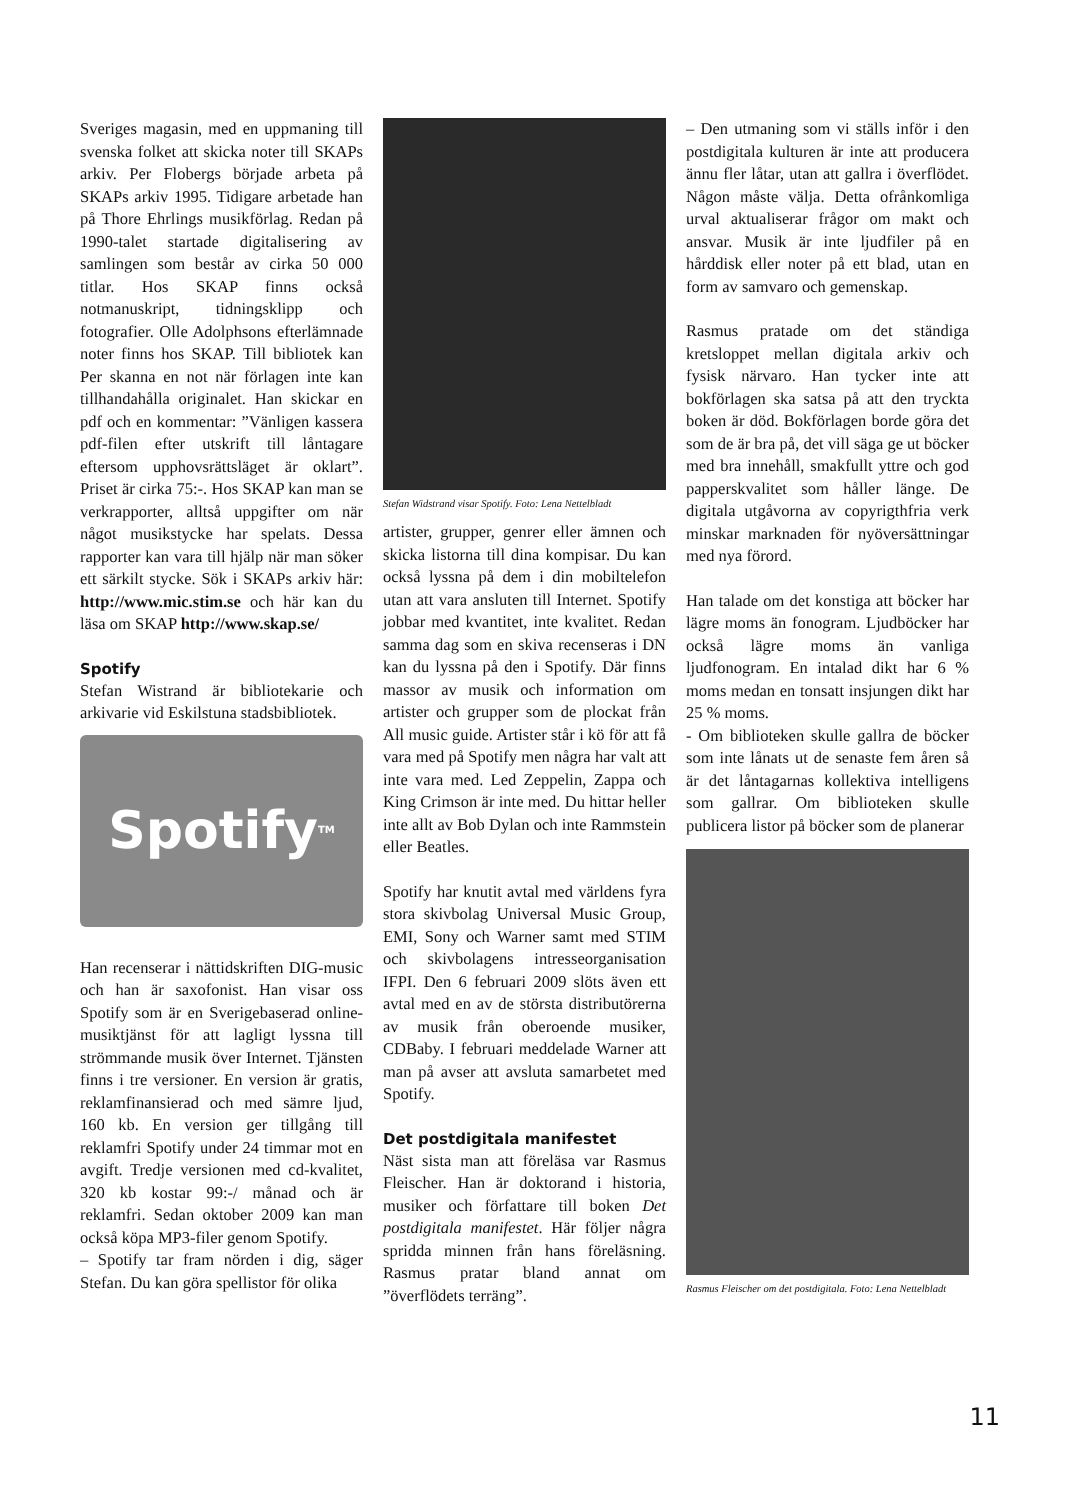Sveriges magasin, med en uppmaning till svenska folket att skicka noter till SKAPs arkiv. Per Flobergs började arbeta på SKAPs arkiv 1995. Tidigare arbetade han på Thore Ehrlings musikförlag. Redan på 1990-talet startade digitalisering av samlingen som består av cirka 50 000 titlar. Hos SKAP finns också notmanuskript, tidningsklipp och fotografier. Olle Adolphsons efterlämnade noter finns hos SKAP. Till bibliotek kan Per skanna en not när förlagen inte kan tillhandahålla originalet. Han skickar en pdf och en kommentar: ”Vänligen kassera pdf-filen efter utskrift till låntagare eftersom upphovsrättsläget är oklart”. Priset är cirka 75:-. Hos SKAP kan man se verkrapporter, alltså uppgifter om när något musikstycke har spelats. Dessa rapporter kan vara till hjälp när man söker ett särkilt stycke. Sök i SKAPs arkiv här: http://www.mic.stim.se och här kan du läsa om SKAP http://www.skap.se/
Spotify
Stefan Wistrand är bibliotekarie och arkivarie vid Eskilstuna stadsbibliotek.
Spotify<sup>TM</sup>
Han recenserar i nättidskriften DIG-music och han är saxofonist. Han visar oss Spotify som är en Sverigebaserad online-musiktjänst för att lagligt lyssna till strömmande musik över Internet. Tjänsten finns i tre versioner. En version är gratis, reklamfinansierad och med sämre ljud, 160 kb. En version ger tillgång till reklamfri Spotify under 24 timmar mot en avgift. Tredje versionen med cd-kvalitet, 320 kb kostar 99:-/ månad och är reklamfri. Sedan oktober 2009 kan man också köpa MP3-filer genom Spotify.
– Spotify tar fram nörden i dig, säger Stefan. Du kan göra spellistor för olika
Stefan Widstrand visar Spotify. Foto: Lena Nettelbladt
artister, grupper, genrer eller ämnen och skicka listorna till dina kompisar. Du kan också lyssna på dem i din mobiltelefon utan att vara ansluten till Internet. Spotify jobbar med kvantitet, inte kvalitet. Redan samma dag som en skiva recenseras i DN kan du lyssna på den i Spotify. Där finns massor av musik och information om artister och grupper som de plockat från All music guide. Artister står i kö för att få vara med på Spotify men några har valt att inte vara med. Led Zeppelin, Zappa och King Crimson är inte med. Du hittar heller inte allt av Bob Dylan och inte Rammstein eller Beatles.
Spotify har knutit avtal med världens fyra stora skivbolag Universal Music Group, EMI, Sony och Warner samt med STIM och skivbolagens intresseorganisation IFPI. Den 6 februari 2009 slöts även ett avtal med en av de största distributörerna av musik från oberoende musiker, CDBaby. I februari meddelade Warner att man på avser att avsluta samarbetet med Spotify.
Det postdigitala manifestet
Näst sista man att föreläsa var Rasmus Fleischer. Han är doktorand i historia, musiker och författare till boken Det postdigitala manifestet. Här följer några spridda minnen från hans föreläsning. Rasmus pratar bland annat om ”överflödets terräng”.
– Den utmaning som vi ställs inför i den postdigitala kulturen är inte att producera ännu fler låtar, utan att gallra i överflödet. Någon måste välja. Detta ofrånkomliga urval aktualiserar frågor om makt och ansvar. Musik är inte ljudfiler på en hårddisk eller noter på ett blad, utan en form av samvaro och gemenskap.
Rasmus pratade om det ständiga kretsloppet mellan digitala arkiv och fysisk närvaro. Han tycker inte att bokförlagen ska satsa på att den tryckta boken är död. Bokförlagen borde göra det som de är bra på, det vill säga ge ut böcker med bra innehåll, smakfullt yttre och god papperskvalitet som håller länge. De digitala utgåvorna av copyrigthfria verk minskar marknaden för nyöversättningar med nya förord.
Han talade om det konstiga att böcker har lägre moms än fonogram. Ljudböcker har också lägre moms än vanliga ljudfonogram. En intalad dikt har 6 % moms medan en tonsatt insjungen dikt har 25 % moms.
- Om biblioteken skulle gallra de böcker som inte lånats ut de senaste fem åren så är det låntagarnas kollektiva intelligens som gallrar. Om biblioteken skulle publicera listor på böcker som de planerar
Rasmus Fleischer om det postdigitala. Foto: Lena Nettelbladt
11